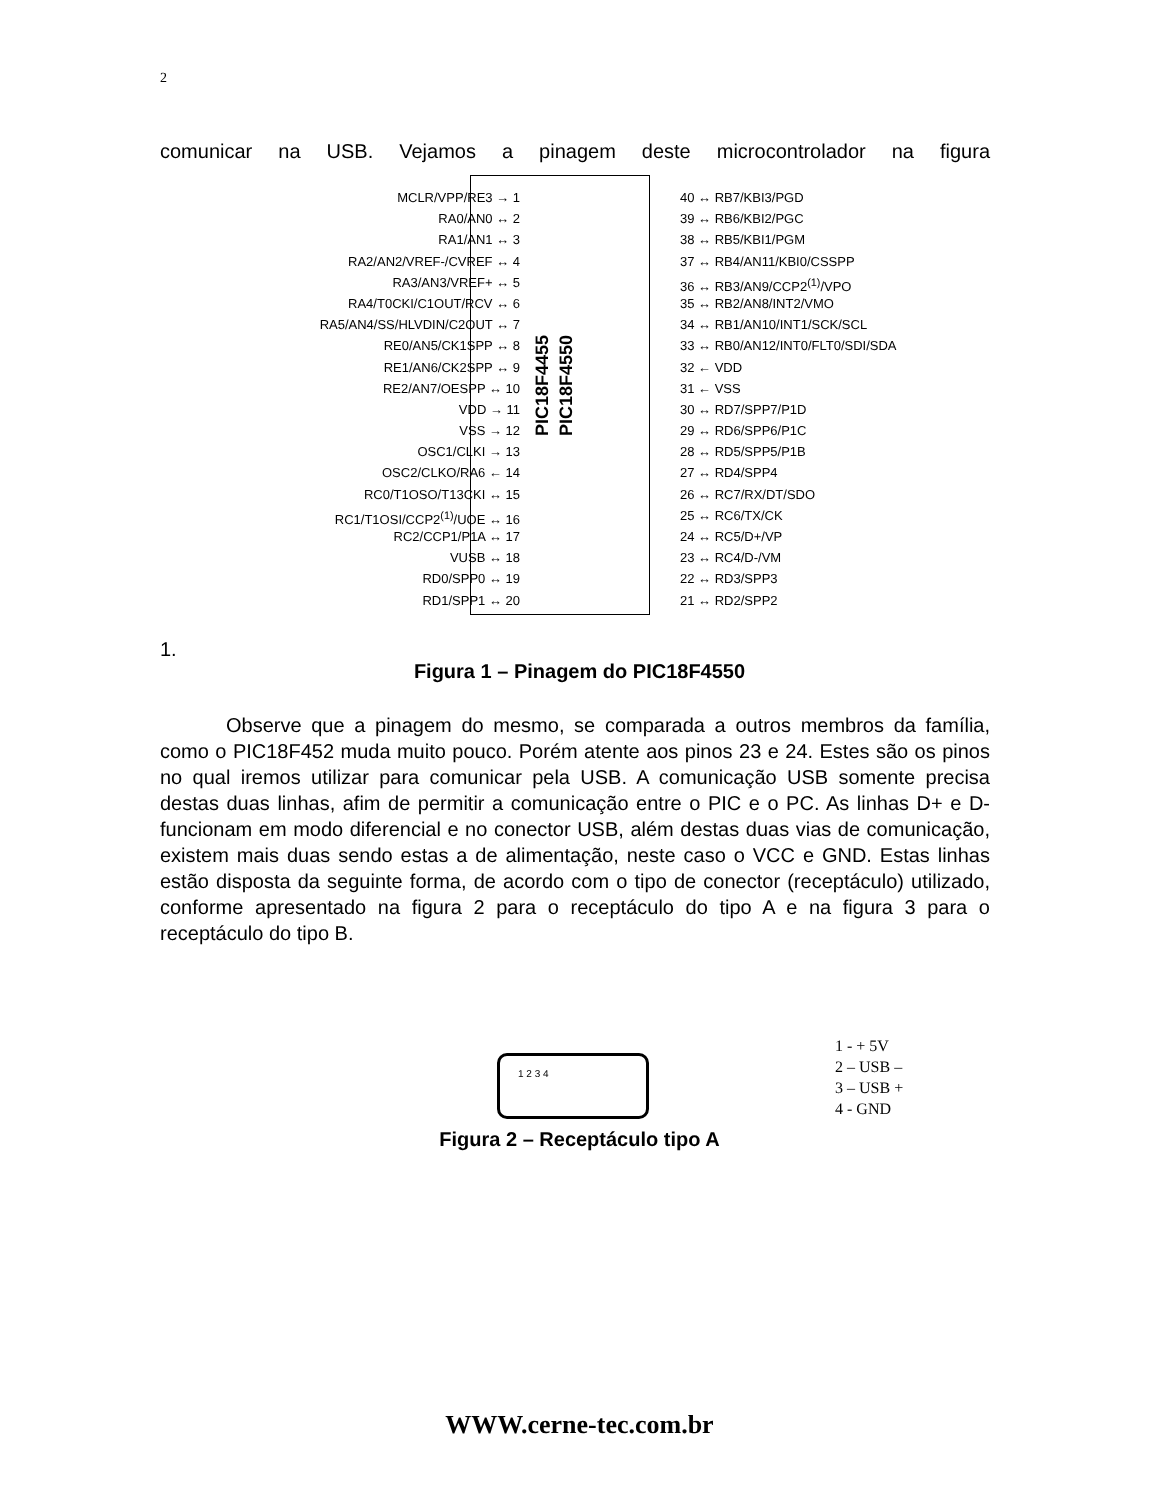2
comunicar na USB. Vejamos a pinagem deste microcontrolador na figura
MCLR/VPP/RE3 → 1
RA0/AN0 ↔ 2
RA1/AN1 ↔ 3
RA2/AN2/VREF-/CVREF ↔ 4
RA3/AN3/VREF+ ↔ 5
RA4/T0CKI/C1OUT/RCV ↔ 6
RA5/AN4/SS/HLVDIN/C2OUT ↔ 7
RE0/AN5/CK1SPP ↔ 8
RE1/AN6/CK2SPP ↔ 9
RE2/AN7/OESPP ↔ 10
VDD → 11
VSS → 12
OSC1/CLKI → 13
OSC2/CLKO/RA6 ← 14
RC0/T1OSO/T13CKI ↔ 15
RC1/T1OSI/CCP2<sup>(1)</sup>/UOE ↔ 16
RC2/CCP1/P1A ↔ 17
VUSB ↔ 18
RD0/SPP0 ↔ 19
RD1/SPP1 ↔ 20
PIC18F4455
PIC18F4550
40 ↔ RB7/KBI3/PGD
39 ↔ RB6/KBI2/PGC
38 ↔ RB5/KBI1/PGM
37 ↔ RB4/AN11/KBI0/CSSPP
36 ↔ RB3/AN9/CCP2<sup>(1)</sup>/VPO
35 ↔ RB2/AN8/INT2/VMO
34 ↔ RB1/AN10/INT1/SCK/SCL
33 ↔ RB0/AN12/INT0/FLT0/SDI/SDA
32 ← VDD
31 ← VSS
30 ↔ RD7/SPP7/P1D
29 ↔ RD6/SPP6/P1C
28 ↔ RD5/SPP5/P1B
27 ↔ RD4/SPP4
26 ↔ RC7/RX/DT/SDO
25 ↔ RC6/TX/CK
24 ↔ RC5/D+/VP
23 ↔ RC4/D-/VM
22 ↔ RD3/SPP3
21 ↔ RD2/SPP2
1.
Figura 1 – Pinagem do PIC18F4550
Observe que a pinagem do mesmo, se comparada a outros membros da família, como o PIC18F452 muda muito pouco. Porém atente aos pinos 23 e 24. Estes são os pinos no qual iremos utilizar para comunicar pela USB. A comunicação USB somente precisa destas duas linhas, afim de permitir a comunicação entre o PIC e o PC. As linhas D+ e D- funcionam em modo diferencial e no conector USB, além destas duas vias de comunicação, existem mais duas sendo estas a de alimentação, neste caso o VCC e GND. Estas linhas estão disposta da seguinte forma, de acordo com o tipo de conector (receptáculo) utilizado, conforme apresentado na figura 2 para o receptáculo do tipo A e na figura 3 para o receptáculo do tipo B.
1 2 3 4
1 - + 5V
2 – USB –
3 – USB +
4 - GND
Figura 2 – Receptáculo tipo A
WWW.cerne-tec.com.br